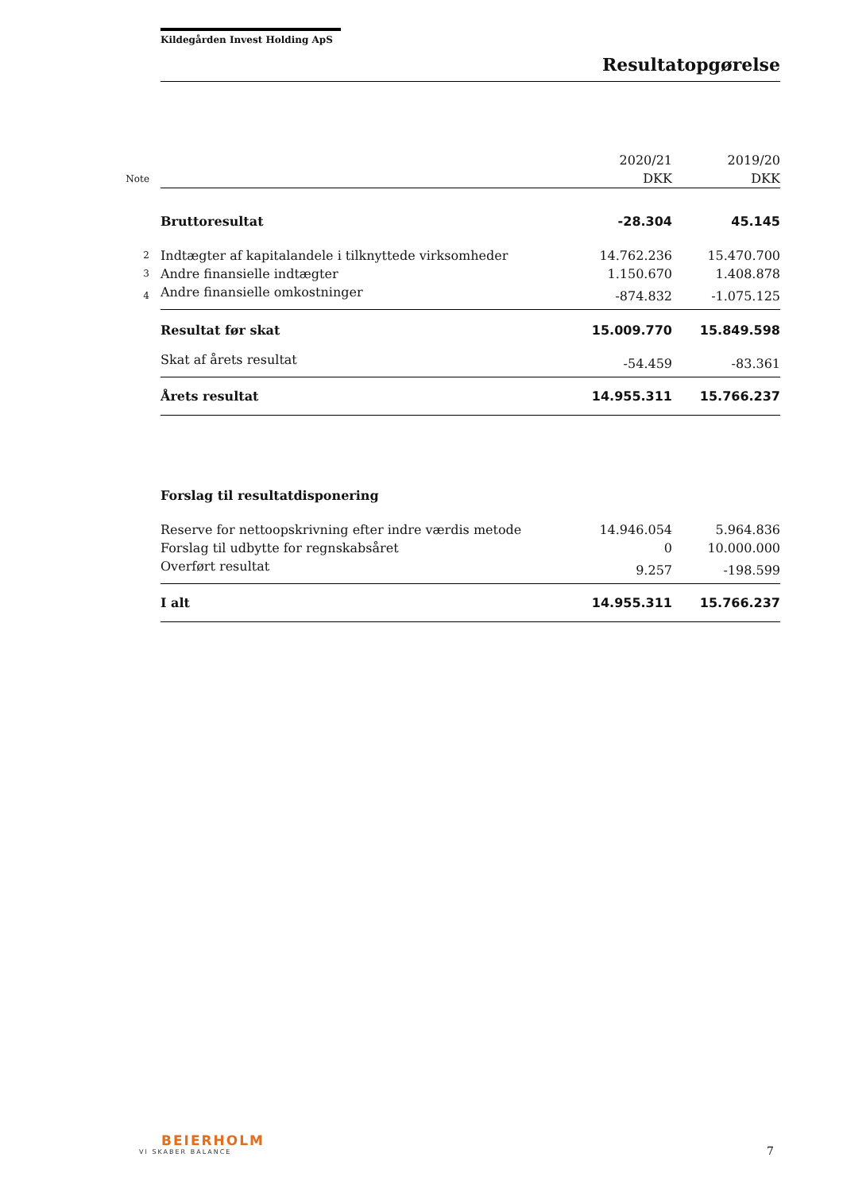Kildegården Invest Holding ApS
Resultatopgørelse
| | | 2020/21 | 2019/20 |
| Note | | DKK | DKK |
| | Bruttoresultat | -28.304 | 45.145 |
| 2 | Indtægter af kapitalandele i tilknyttede virksomheder | 14.762.236 | 15.470.700 |
| 3 | Andre finansielle indtægter | 1.150.670 | 1.408.878 |
| 4 | Andre finansielle omkostninger | -874.832 | -1.075.125 |
| | Resultat før skat | 15.009.770 | 15.849.598 |
| | Skat af årets resultat | -54.459 | -83.361 |
| | Årets resultat | 14.955.311 | 15.766.237 |
| | Forslag til resultatdisponering | | |
| | Reserve for nettoopskrivning efter indre værdis metode | 14.946.054 | 5.964.836 |
| | Forslag til udbytte for regnskabsåret | 0 | 10.000.000 |
| | Overført resultat | 9.257 | -198.599 |
| | I alt | 14.955.311 | 15.766.237 |
BEIERHOLM
VI SKABER BALANCE
7